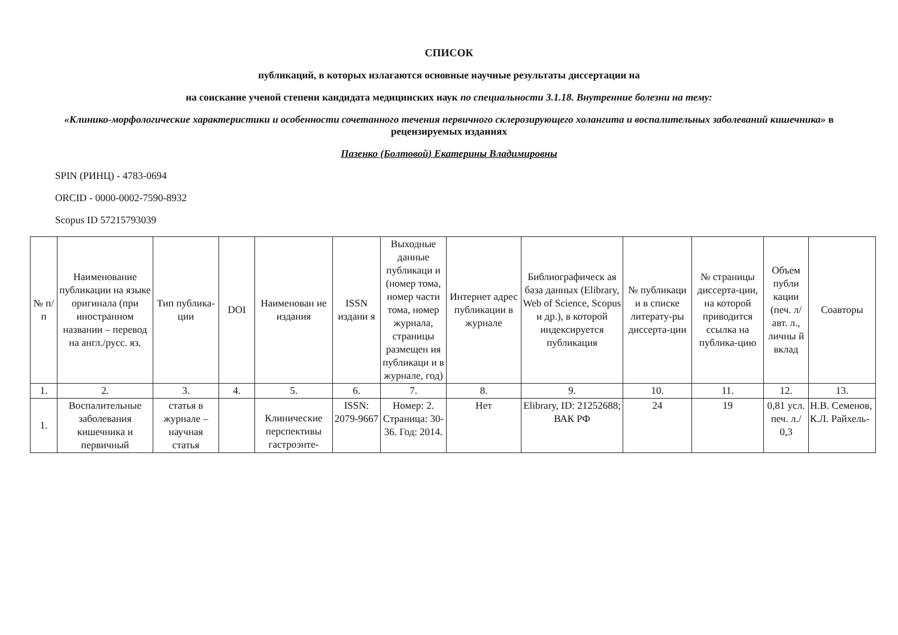СПИСОК
публикаций, в которых излагаются основные научные результаты диссертации на
на соискание ученой степени кандидата медицинских наук по специальности 3.1.18. Внутренние болезни на тему:
«Клинико-морфологические характеристики и особенности сочетанного течения первичного склерозирующего холангита и воспалительных заболеваний кишечника» в рецензируемых изданиях
Пазенко (Болтовой) Екатерины Владимировны
SPIN (РИНЦ) - 4783-0694
ORCID - 0000-0002-7590-8932
Scopus ID 57215793039
| № п/п | Наименование публикации на языке оригинала (при иностранном названии – перевод на англ./русс. яз. | Тип публика-ции | DOI | Наименован ие издания | ISSN издани я | Выходные данные публикаци и (номер тома, номер части тома, номер журнала, страницы размещен ия публикаци и в журнале, год) | Интернет адрес публикации в журнале | Библиографическ ая база данных (Elibrary, Web of Science, Scopus и др.), в которой индексируется публикация | № публикаци и в списке литерату-ры диссерта-ции | № страницы диссерта-ции, на которой приводится ссылка на публика-цию | Объем публи кации (печ. л/авт. л., личны й вклад | Соавторы |
| --- | --- | --- | --- | --- | --- | --- | --- | --- | --- | --- | --- | --- |
| 1. | 2. | 3. | 4. | 5. | 6. | 7. | 8. | 9. | 10. | 11. | 12. | 13. |
| 1. | Воспалительные заболевания кишечника и первичный | статья в журнале – научная статья | | Клинические перспективы гастроэнте- | ISSN: 2079-9667 | Номер: 2. Страница: 30-36. Год: 2014. | Нет | Elibrary, ID: 21252688; ВАК РФ | 24 | 19 | 0,81 усл. печ. л./ 0,3 | Н.В. Семенов, К.Л. Райхель- |